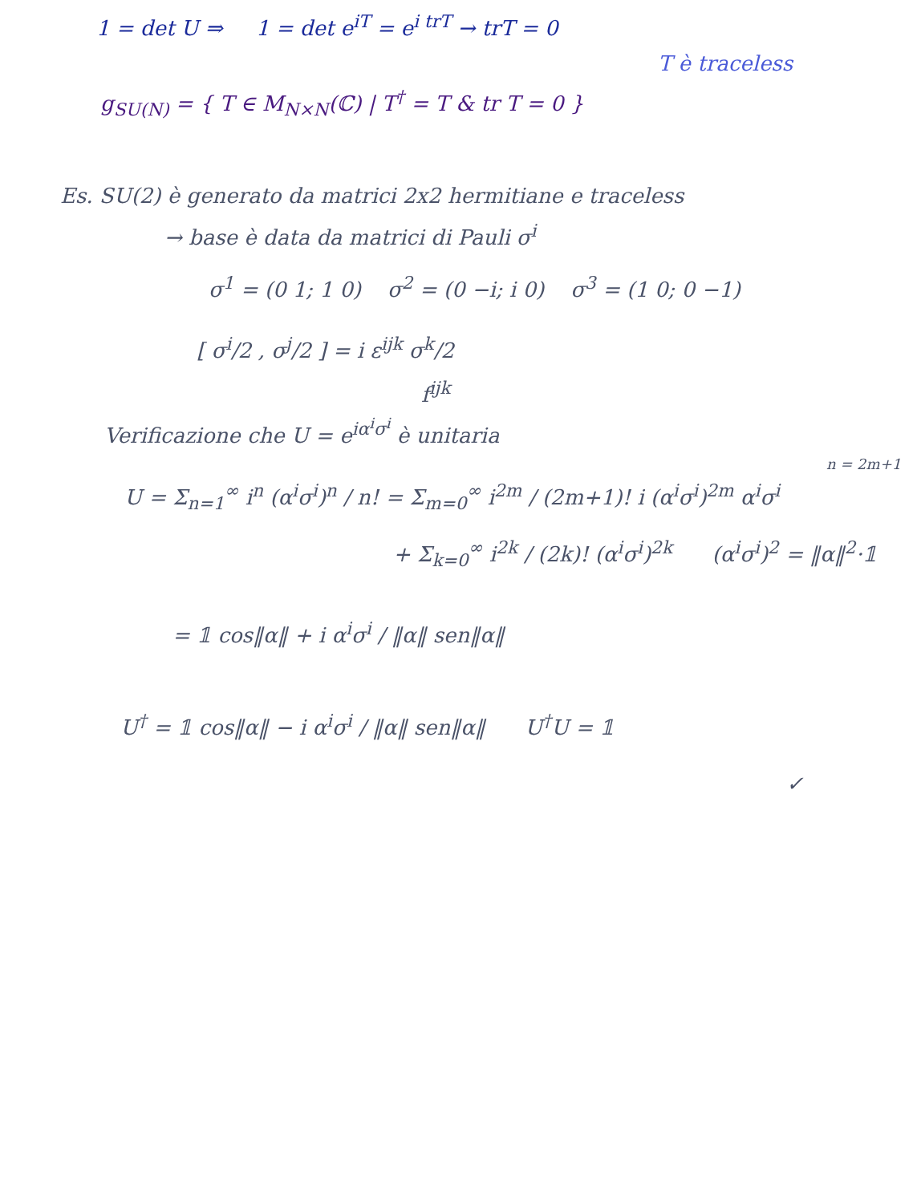1 = det U ⇒ 1 = det e<sup>iT</sup> = e<sup>i trT</sup> → trT = 0
T è traceless
g<sub>SU(N)</sub> = { T ∈ M<sub>N×N</sub>(ℂ) | T<sup>†</sup> = T & tr T = 0 }
Es. SU(2) è generato da matrici 2x2 hermitiane e traceless
→ base è data da matrici di Pauli σ<sup>i</sup>
σ<sup>1</sup> = (0 1; 1 0) σ<sup>2</sup> = (0 −i; i 0) σ<sup>3</sup> = (1 0; 0 −1)
[ σ<sup>i</sup>/2 , σ<sup>j</sup>/2 ] = i ε<sup>ijk</sup> σ<sup>k</sup>/2
f<sup>ijk</sup>
Verificazione che U = e<sup>iα<sup>i</sup>σ<sup>i</sup></sup> è unitaria
n = 2m+1
U = Σ<sub>n=1</sub><sup>∞</sup> i<sup>n</sup> (α<sup>i</sup>σ<sup>i</sup>)<sup>n</sup> / n! = Σ<sub>m=0</sub><sup>∞</sup> i<sup>2m</sup> / (2m+1)! i (α<sup>i</sup>σ<sup>i</sup>)<sup>2m</sup> α<sup>i</sup>σ<sup>i</sup>
+ Σ<sub>k=0</sub><sup>∞</sup> i<sup>2k</sup> / (2k)! (α<sup>i</sup>σ<sup>i</sup>)<sup>2k</sup> (α<sup>i</sup>σ<sup>i</sup>)<sup>2</sup> = ‖α‖<sup>2</sup>·𝟙
= 𝟙 cos‖α‖ + i α<sup>i</sup>σ<sup>i</sup> / ‖α‖ sen‖α‖
U<sup>†</sup> = 𝟙 cos‖α‖ − i α<sup>i</sup>σ<sup>i</sup> / ‖α‖ sen‖α‖ U<sup>†</sup>U = 𝟙
✓